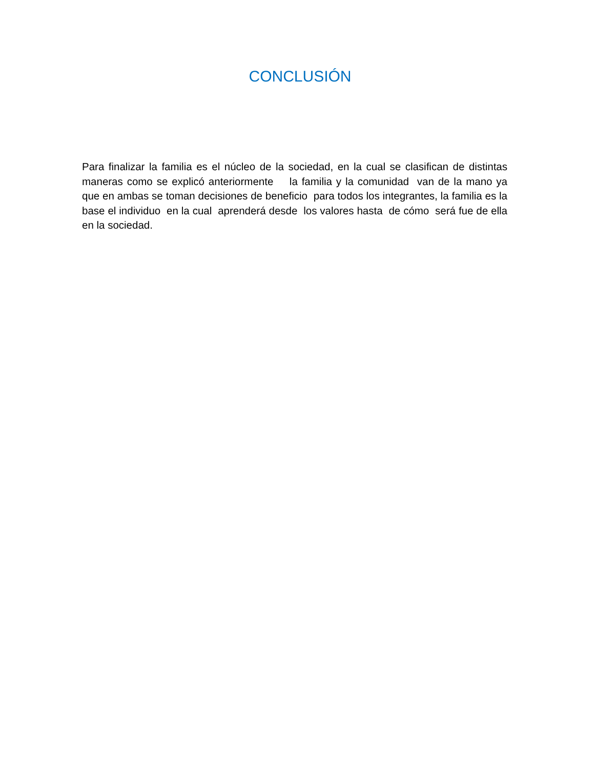CONCLUSIÓN
Para finalizar la familia es el núcleo de la sociedad, en la cual se clasifican de distintas maneras como se explicó anteriormente la familia y la comunidad van de la mano ya que en ambas se toman decisiones de beneficio para todos los integrantes, la familia es la base el individuo en la cual aprenderá desde los valores hasta de cómo será fue de ella en la sociedad.